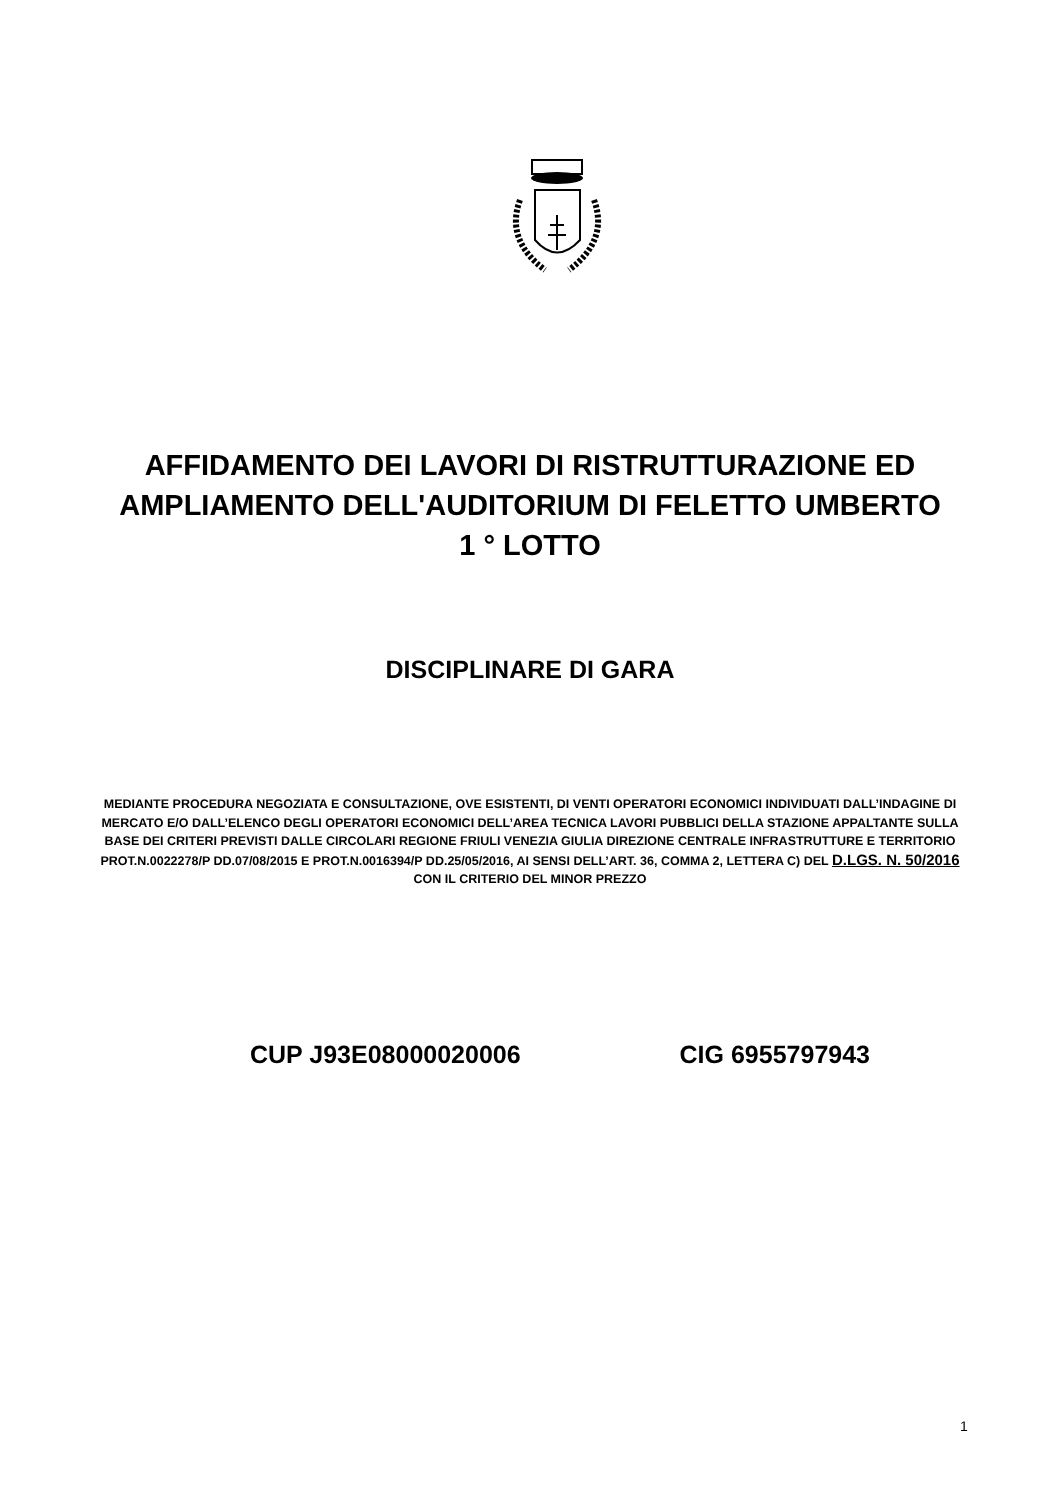AFFIDAMENTO DEI LAVORI DI RISTRUTTURAZIONE ED AMPLIAMENTO DELL'AUDITORIUM DI FELETTO UMBERTO
1 ° LOTTO
DISCIPLINARE DI GARA
MEDIANTE PROCEDURA NEGOZIATA E CONSULTAZIONE, OVE ESISTENTI, DI VENTI OPERATORI ECONOMICI INDIVIDUATI DALL’INDAGINE DI MERCATO E/O DALL’ELENCO DEGLI OPERATORI ECONOMICI DELL’AREA TECNICA LAVORI PUBBLICI DELLA STAZIONE APPALTANTE SULLA BASE DEI CRITERI PREVISTI DALLE CIRCOLARI REGIONE FRIULI VENEZIA GIULIA DIREZIONE CENTRALE INFRASTRUTTURE E TERRITORIO PROT.N.0022278/P DD.07/08/2015 E PROT.N.0016394/P DD.25/05/2016, AI SENSI DELL’ART. 36, COMMA 2, LETTERA C) DEL D.LGS. N. 50/2016 CON IL CRITERIO DEL MINOR PREZZO
CUP J93E08000020006 CIG 6955797943
1